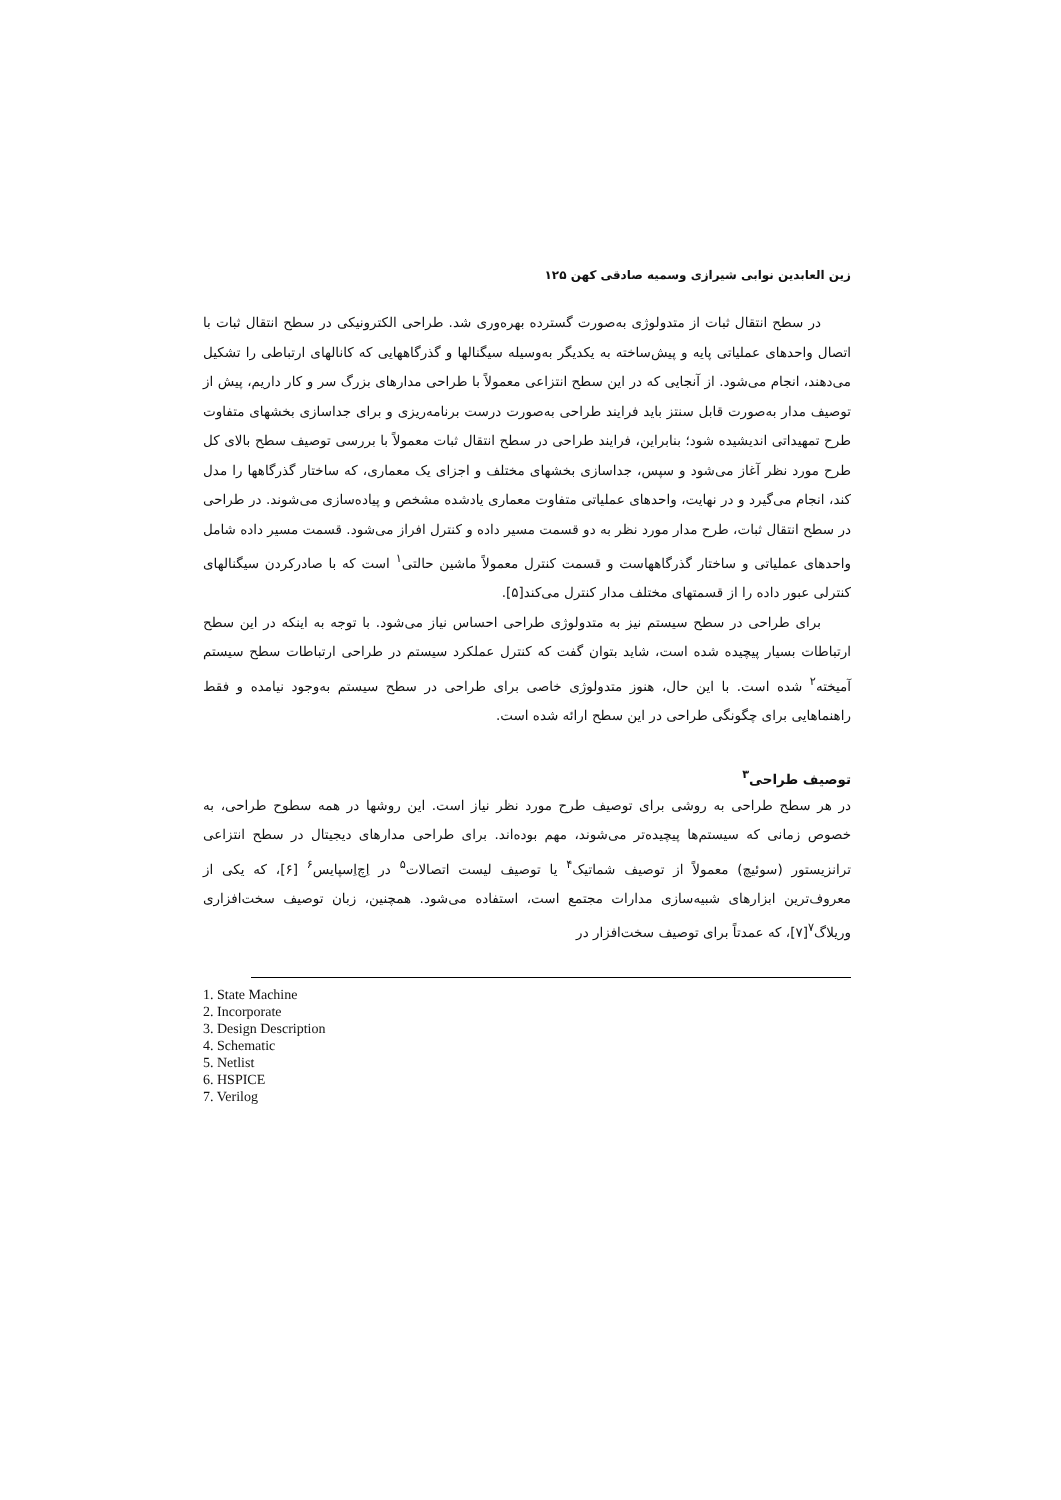زین العابدین نوابی شیرازی وسمیه صادقی کهن ۱۲۵
در سطح انتقال ثبات از متدولوژی به‌صورت گسترده بهره‌وری شد. طراحی الکترونیکی در سطح انتقال ثبات با اتصال واحدهای عملیاتی پایه و پیش‌ساخته به یکدیگر به‌وسیله سیگنالها و گذرگاههایی که کانالهای ارتباطی را تشکیل می‌دهند، انجام می‌شود. از آنجایی که در این سطح انتزاعی معمولاً با طراحی مدارهای بزرگ سر و کار داریم، پیش از توصیف مدار به‌صورت قابل سنتز باید فرایند طراحی به‌صورت درست برنامه‌ریزی و برای جداسازی بخشهای متفاوت طرح تمهیداتی اندیشیده شود؛ بنابراین، فرایند طراحی در سطح انتقال ثبات معمولاً با بررسی توصیف سطح بالای کل طرح مورد نظر آغاز می‌شود و سپس، جداسازی بخشهای مختلف و اجزای یک معماری، که ساختار گذرگاهها را مدل کند، انجام می‌گیرد و در نهایت، واحدهای عملیاتی متفاوت معماری یادشده مشخص و پیاده‌سازی می‌شوند. در طراحی در سطح انتقال ثبات، طرح مدار مورد نظر به دو قسمت مسیر داده و کنترل افراز می‌شود. قسمت مسیر داده شامل واحدهای عملیاتی و ساختار گذرگاههاست و قسمت کنترل معمولاً ماشین حالتی<sup>۱</sup> است که با صادرکردن سیگنالهای کنترلی عبور داده را از قسمتهای مختلف مدار کنترل می‌کند[۵].
برای طراحی در سطح سیستم نیز به متدولوژی طراحی احساس نیاز می‌شود. با توجه به اینکه در این سطح ارتباطات بسیار پیچیده شده است، شاید بتوان گفت که کنترل عملکرد سیستم در طراحی ارتباطات سطح سیستم آمیخته<sup>۲</sup> شده است. با این حال، هنوز متدولوژی خاصی برای طراحی در سطح سیستم به‌وجود نیامده و فقط راهنماهایی برای چگونگی طراحی در این سطح ارائه شده است.
توصیف طراحی<sup>۳</sup>
در هر سطح طراحی به روشی برای توصیف طرح مورد نظر نیاز است. این روشها در همه سطوح طراحی، به خصوص زمانی که سیستم‌ها پیچیده‌تر می‌شوند، مهم بوده‌اند. برای طراحی مدارهای دیجیتال در سطح انتزاعی ترانزیستور (سوئیچ) معمولاً از توصیف شماتیک<sup>۴</sup> یا توصیف لیست اتصالات<sup>۵</sup> در اِچ‌اِسپایس<sup>۶</sup> [۶]، که یکی از معروف‌ترین ابزارهای شبیه‌سازی مدارات مجتمع است، استفاده می‌شود. همچنین، زبان توصیف سخت‌افزاری وریلاگ<sup>۷</sup>[۷]، که عمدتاً برای توصیف سخت‌افزار در
1. State Machine
2. Incorporate
3. Design Description
4. Schematic
5. Netlist
6. HSPICE
7. Verilog